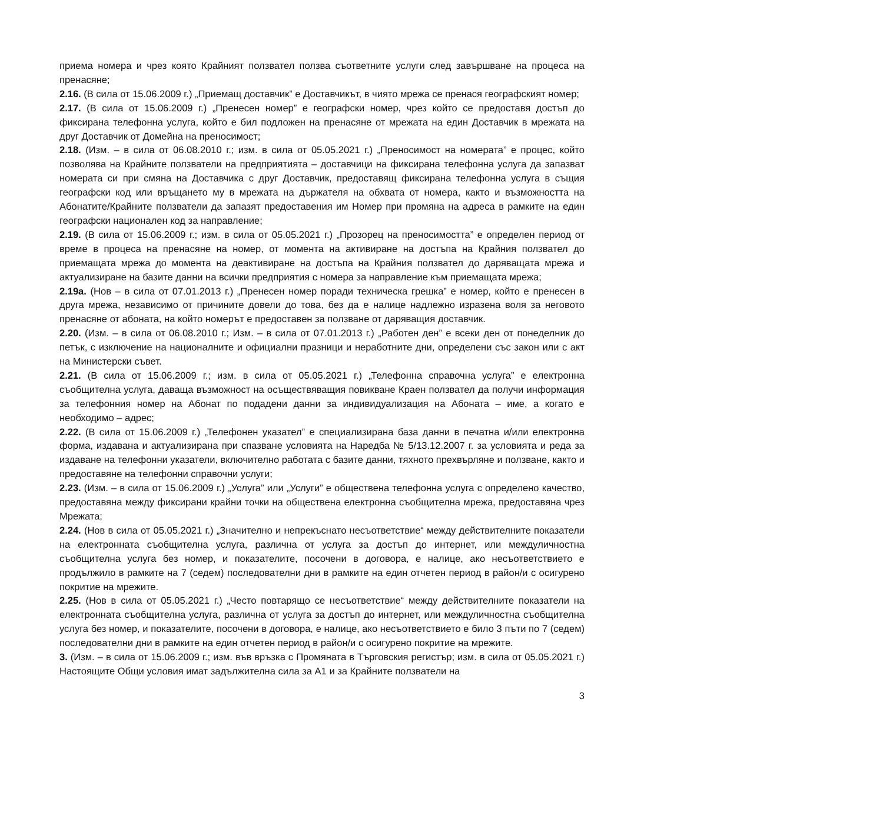приема номера и чрез която Крайният ползвател ползва съответните услуги след завършване на процеса на пренасяне;
2.16. (В сила от 15.06.2009 г.) „Приемащ доставчик” е Доставчикът, в чиято мрежа се пренася географският номер;
2.17. (В сила от 15.06.2009 г.) „Пренесен номер” е географски номер, чрез който се предоставя достъп до фиксирана телефонна услуга, който е бил подложен на пренасяне от мрежата на един Доставчик в мрежата на друг Доставчик от Домейна на преносимост;
2.18. (Изм. – в сила от 06.08.2010 г.; изм. в сила от 05.05.2021 г.) „Преносимост на номерата” е процес, който позволява на Крайните ползватели на предприятията – доставчици на фиксирана телефонна услуга да запазват номерата си при смяна на Доставчика с друг Доставчик, предоставящ фиксирана телефонна услуга в същия географски код или връщането му в мрежата на държателя на обхвата от номера, както и възможността на Абонатите/Крайните ползватели да запазят предоставения им Номер при промяна на адреса в рамките на един географски национален код за направление;
2.19. (В сила от 15.06.2009 г.; изм. в сила от 05.05.2021 г.) „Прозорец на преносимостта” е определен период от време в процеса на пренасяне на номер, от момента на активиране на достъпа на Крайния ползвател до приемащата мрежа до момента на деактивиране на достъпа на Крайния ползвател до даряващата мрежа и актуализиране на базите данни на всички предприятия с номера за направление към приемащата мрежа;
2.19а. (Нов – в сила от 07.01.2013 г.) „Пренесен номер поради техническа грешка” е номер, който е пренесен в друга мрежа, независимо от причините довели до това, без да е налице надлежно изразена воля за неговото пренасяне от абоната, на който номерът е предоставен за ползване от даряващия доставчик.
2.20. (Изм. – в сила от 06.08.2010 г.; Изм. – в сила от 07.01.2013 г.) „Работен ден” е всеки ден от понеделник до петък, с изключение на националните и официални празници и неработните дни, определени със закон или с акт на Министерски съвет.
2.21. (В сила от 15.06.2009 г.; изм. в сила от 05.05.2021 г.) „Телефонна справочна услуга” е електронна съобщителна услуга, даваща възможност на осъществяващия повикване Краен ползвател да получи информация за телефонния номер на Абонат по подадени данни за индивидуализация на Абоната – име, а когато е необходимо – адрес;
2.22. (В сила от 15.06.2009 г.) „Телефонен указател” е специализирана база данни в печатна и/или електронна форма, издавана и актуализирана при спазване условията на Наредба № 5/13.12.2007 г. за условията и реда за издаване на телефонни указатели, включително работата с базите данни, тяхното прехвърляне и ползване, както и предоставяне на телефонни справочни услуги;
2.23. (Изм. – в сила от 15.06.2009 г.) „Услуга” или „Услуги” е обществена телефонна услуга с определено качество, предоставяна между фиксирани крайни точки на обществена електронна съобщителна мрежа, предоставяна чрез Мрежата;
2.24. (Нов в сила от 05.05.2021 г.) „Значително и непрекъснато несъответствие“ между действителните показатели на електронната съобщителна услуга, различна от услуга за достъп до интернет, или междуличностна съобщителна услуга без номер, и показателите, посочени в договора, е налице, ако несъответствието е продължило в рамките на 7 (седем) последователни дни в рамките на един отчетен период в район/и с осигурено покритие на мрежите.
2.25. (Нов в сила от 05.05.2021 г.) „Често повтарящо се несъответствие“ между действителните показатели на електронната съобщителна услуга, различна от услуга за достъп до интернет, или междуличностна съобщителна услуга без номер, и показателите, посочени в договора, е налице, ако несъответствието е било 3 пъти по 7 (седем) последователни дни в рамките на един отчетен период в район/и с осигурено покритие на мрежите.
3. (Изм. – в сила от 15.06.2009 г.; изм. във връзка с Промяната в Търговския регистър; изм. в сила от 05.05.2021 г.) Настоящите Общи условия имат задължителна сила за А1 и за Крайните ползватели на
3